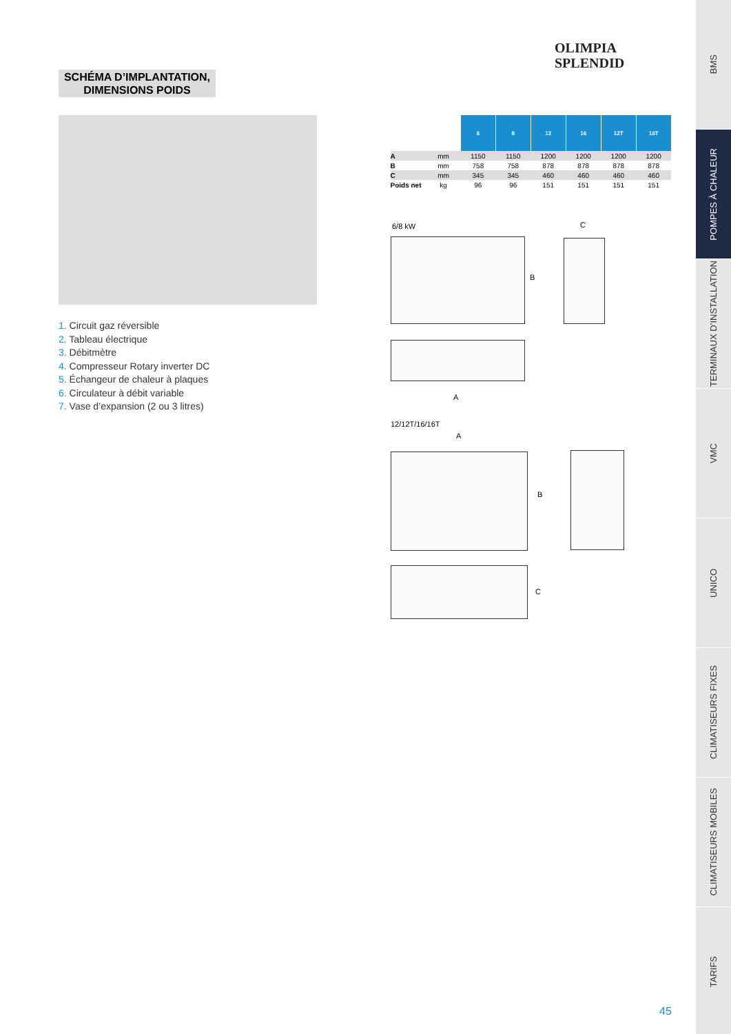OLIMPIA
SPLENDID
SCHÉMA D’IMPLANTATION,
DIMENSIONS POIDS
1. Circuit gaz réversible
2. Tableau électrique
3. Débitmètre
4. Compresseur Rotary inverter DC
5. Échangeur de chaleur à plaques
6. Circulateur à débit variable
7. Vase d’expansion (2 ou 3 litres)
| | | 6 | 8 | 12 | 16 | 12T | 16T |
| --- | --- | --- | --- | --- | --- | --- | --- |
| A | mm | 1150 | 1150 | 1200 | 1200 | 1200 | 1200 |
| B | mm | 758 | 758 | 878 | 878 | 878 | 878 |
| C | mm | 345 | 345 | 460 | 460 | 460 | 460 |
| Poids net | kg | 96 | 96 | 151 | 151 | 151 | 151 |
6/8 kW
B
C
A
12/12T/16/16T
A
B
C
45
BMS
POMPES À CHALEUR
TERMINAUX D’INSTALLATION
VMC
UNICO
CLIMATISEURS FIXES
CLIMATISEURS MOBILES
TARIFS